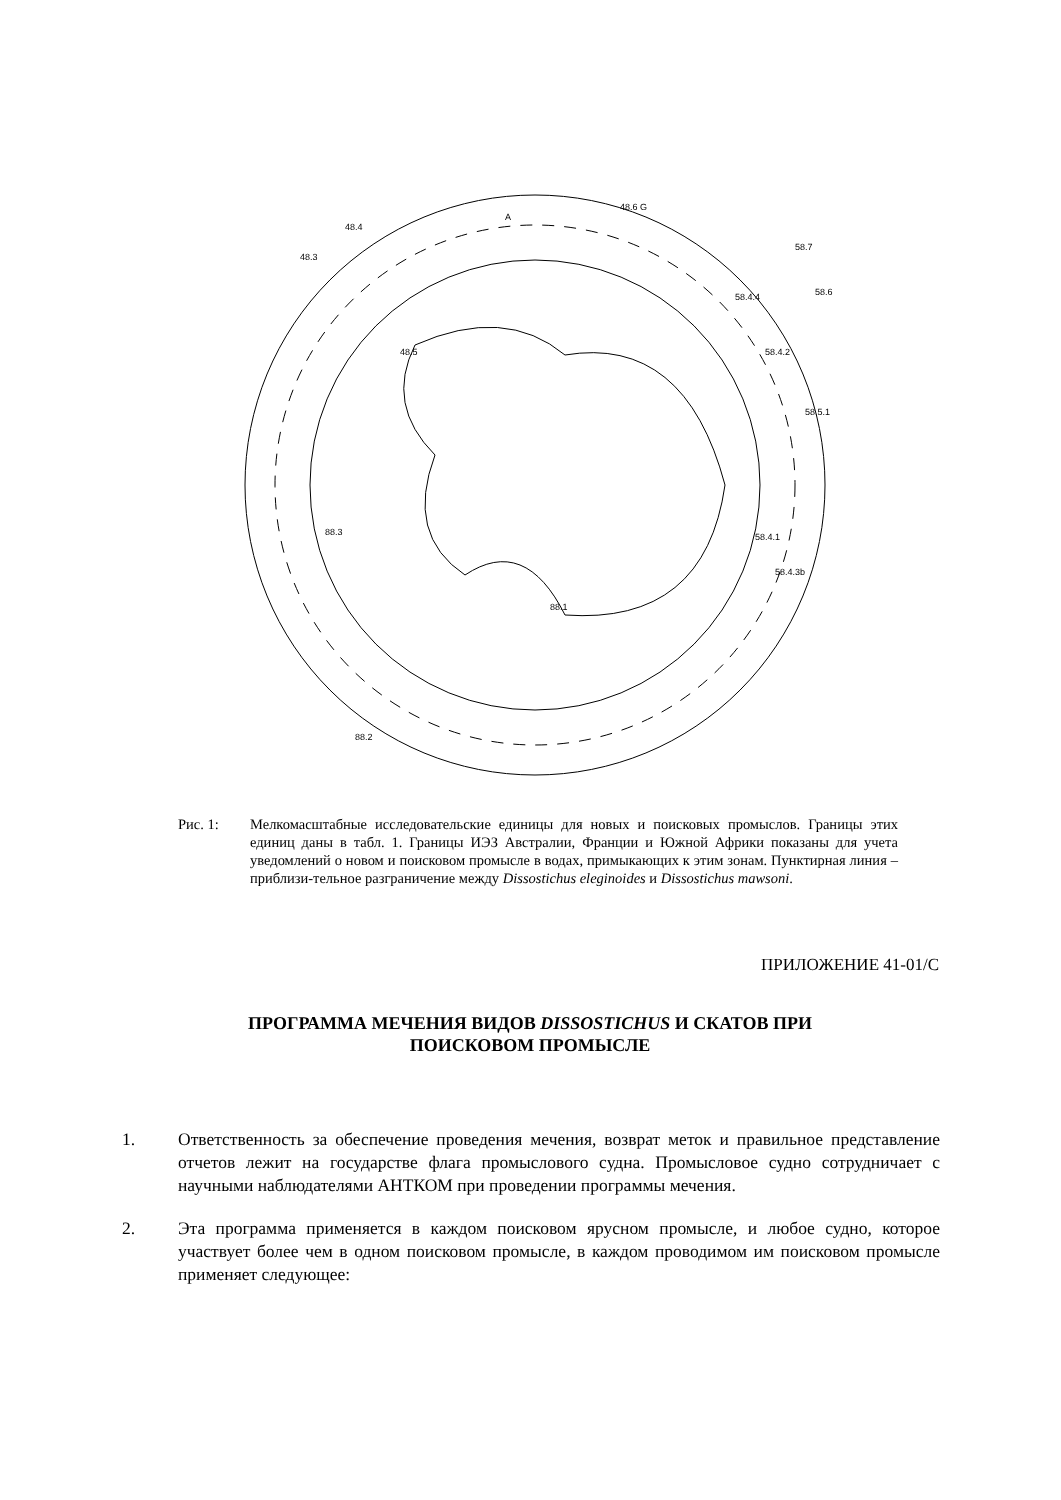48.5
48.3
48.4
A
48.6 G
58.5.1
58.4.4
58.4.2
58.4.1
88.3
88.2
88.1
58.6
58.4.3b
58.7
Рис. 1: Мелкомасштабные исследовательские единицы для новых и поисковых промыслов. Границы этих единиц даны в табл. 1. Границы ИЭЗ Австралии, Франции и Южной Африки показаны для учета уведомлений о новом и поисковом промысле в водах, примыкающих к этим зонам. Пунктирная линия – приблизи-тельное разграничение между Dissostichus eleginoides и Dissostichus mawsoni.
ПРИЛОЖЕНИЕ 41-01/С
ПРОГРАММА МЕЧЕНИЯ ВИДОВ DISSOSTICHUS И СКАТОВ ПРИ
ПОИСКОВОМ ПРОМЫСЛЕ
1. Ответственность за обеспечение проведения мечения, возврат меток и правильное представление отчетов лежит на государстве флага промыслового судна. Промысловое судно сотрудничает с научными наблюдателями АНТКОМ при проведении программы мечения.
2. Эта программа применяется в каждом поисковом ярусном промысле, и любое судно, которое участвует более чем в одном поисковом промысле, в каждом проводимом им поисковом промысле применяет следующее: